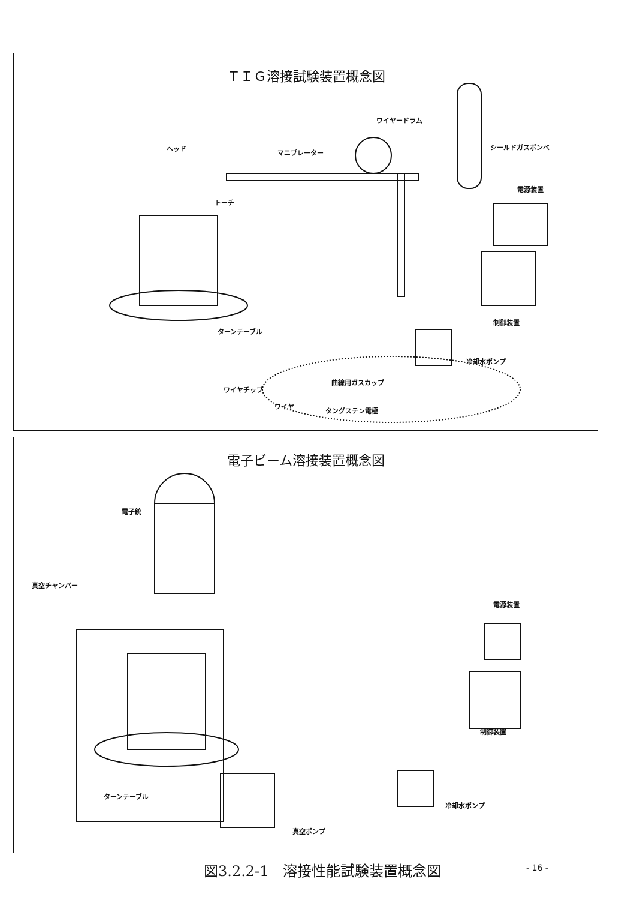ＴＩＧ溶接試験装置概念図
ヘッド
マニプレーター
ワイヤードラム
シールドガスボンベ
電源装置
トーチ
制御装置
ターンテーブル
冷却水ポンプ
曲線用ガスカップ
ワイヤチップ
ワイヤ
タングステン電極
電子ビーム溶接装置概念図
電子銃
真空チャンバー
電源装置
制御装置
ターンテーブル
冷却水ポンプ
真空ポンプ
図3.2.2-1　溶接性能試験装置概念図 - 16 -